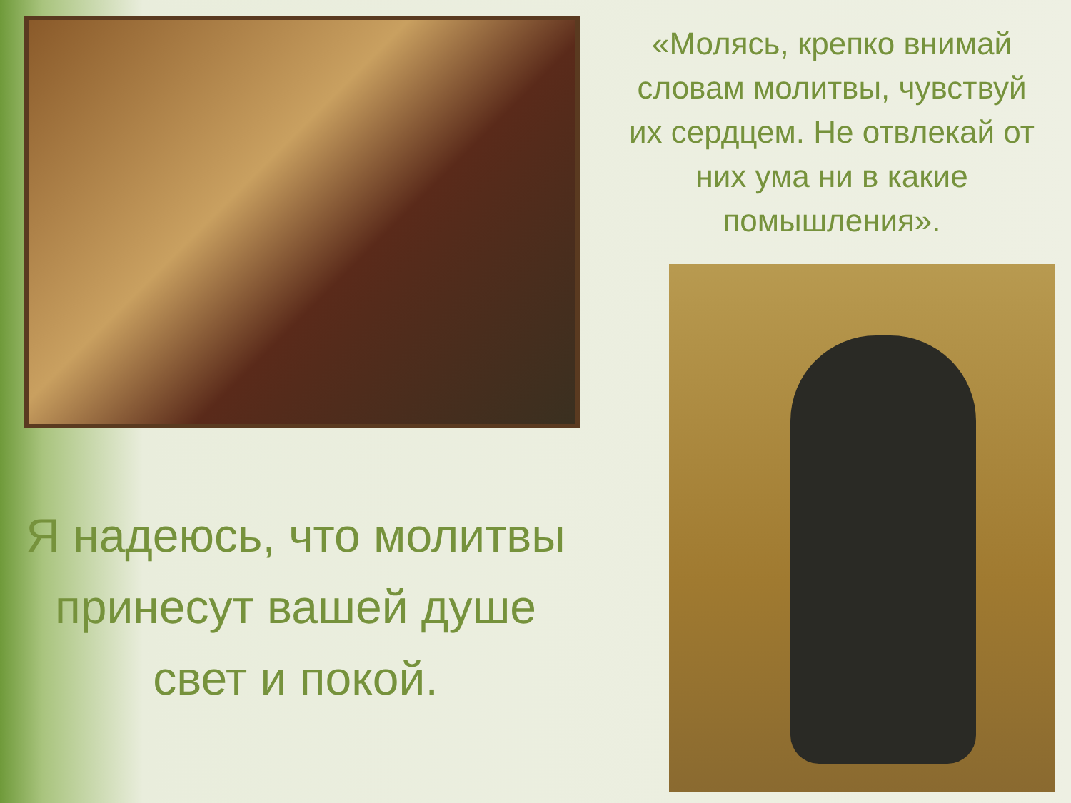Я надеюсь, что молитвы принесут вашей душе свет и покой.
«Молясь, крепко внимай словам молитвы, чувствуй их сердцем. Не отвлекай от них ума ни в какие помышления».